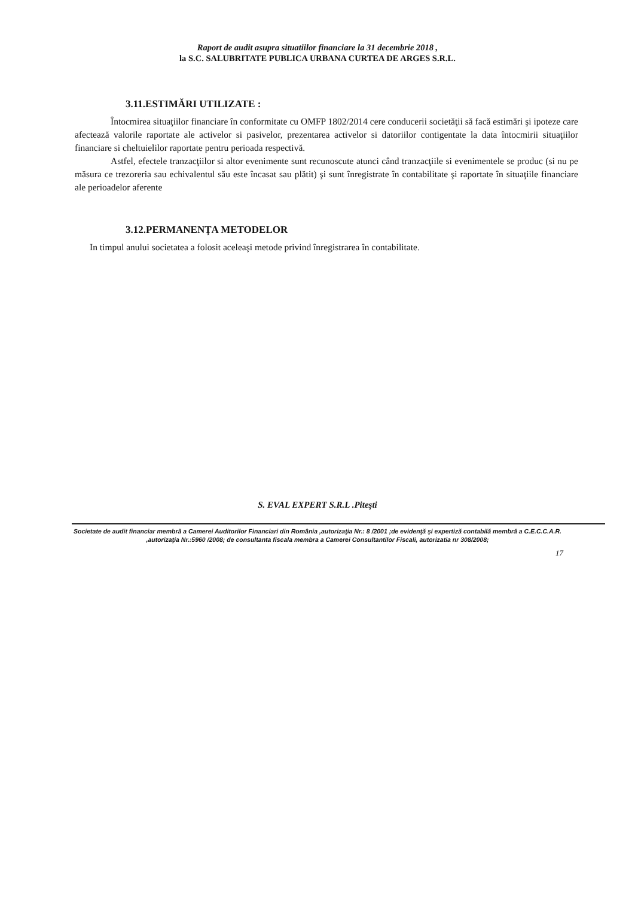Raport de audit asupra situatiilor financiare la 31 decembrie 2018 ,
la S.C. SALUBRITATE PUBLICA URBANA CURTEA DE ARGES S.R.L.
3.11.ESTIMĂRI UTILIZATE :
Întocmirea situaţiilor financiare în conformitate cu OMFP 1802/2014 cere conducerii societăţii să facă estimări şi ipoteze care afectează valorile raportate ale activelor si pasivelor, prezentarea activelor si datoriilor contigentate la data întocmirii situaţiilor financiare si cheltuielilor raportate pentru perioada respectivă.
Astfel, efectele tranzacţiilor si altor evenimente sunt recunoscute atunci când tranzacţiile si evenimentele se produc (si nu pe măsura ce trezoreria sau echivalentul său este încasat sau plătit) şi sunt înregistrate în contabilitate şi raportate în situaţiile financiare ale perioadelor aferente
3.12.PERMANENŢA METODELOR
In timpul anului societatea a folosit aceleaşi metode privind înregistrarea în contabilitate.
S. EVAL EXPERT S.R.L .Piteşti
Societate de audit financiar membră a Camerei Auditorilor Financiari din România ,autorizaţia Nr.: 8 /2001 ;de evidenţă şi expertiză contabilă membră a C.E.C.C.A.R. ,autorizaţia Nr.:5960 /2008; de consultanta fiscala membra a Camerei Consultantilor Fiscali, autorizatia nr 308/2008;
17